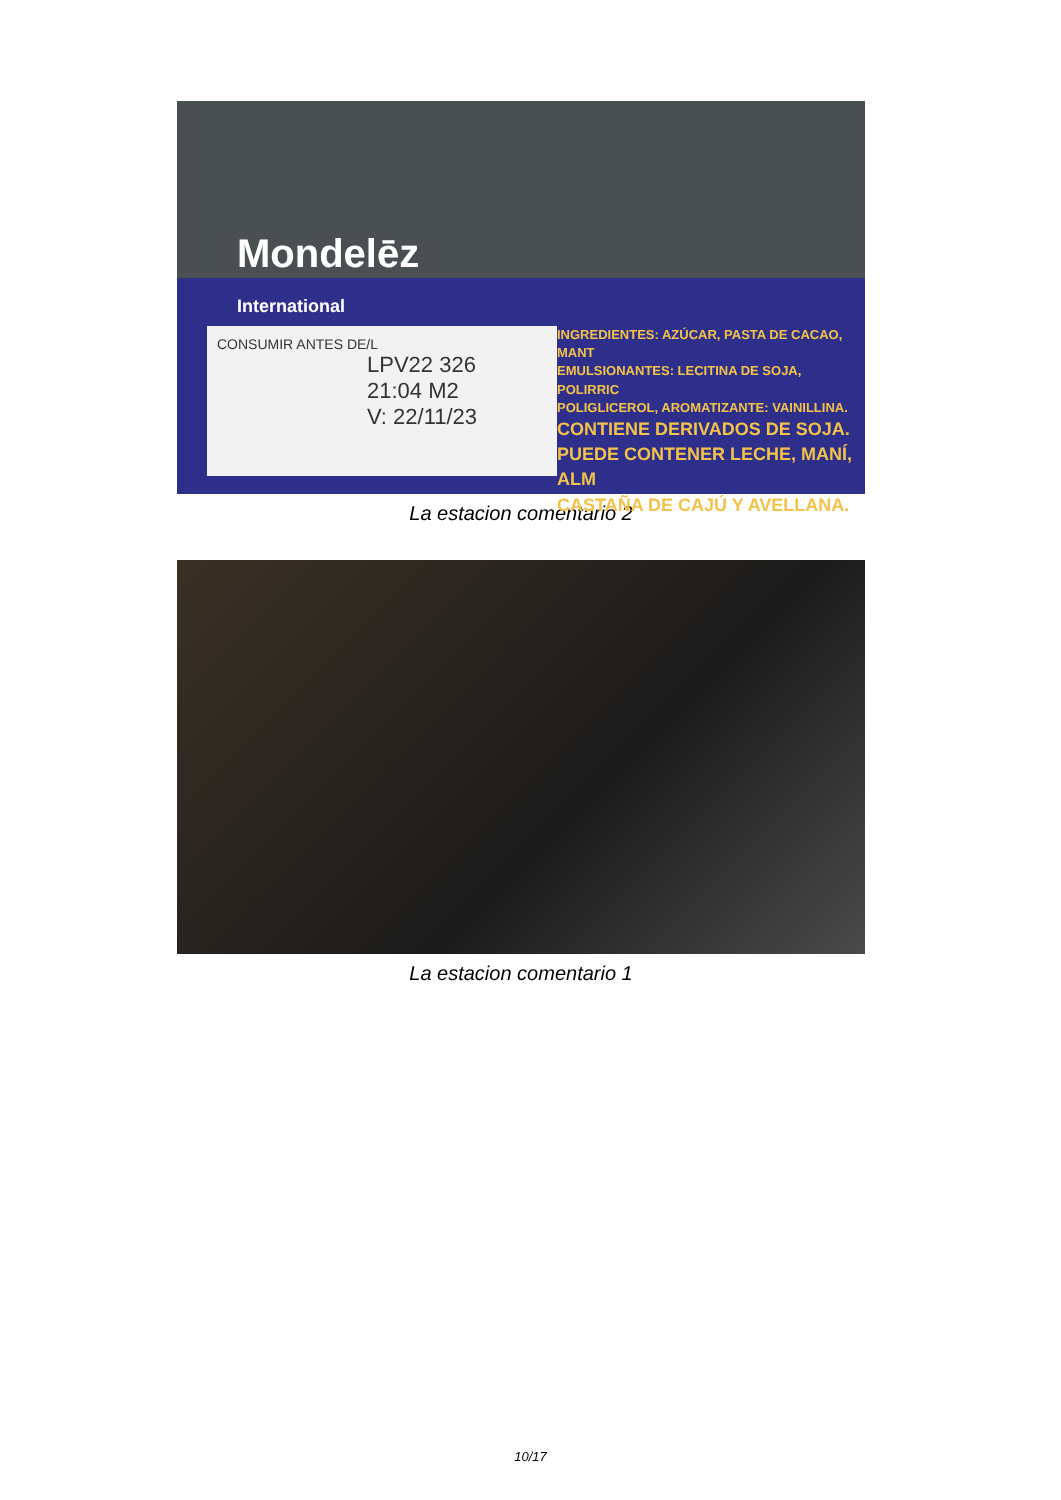Mondelēz
International
CONSUMIR ANTES DE/L
LPV22 326
21:04 M2
V: 22/11/23
INGREDIENTES: AZÚCAR, PASTA DE CACAO, MANT
EMULSIONANTES: LECITINA DE SOJA, POLIRRIC
POLIGLICEROL, AROMATIZANTE: VAINILLINA.
CONTIENE DERIVADOS DE SOJA.
PUEDE CONTENER LECHE, MANÍ, ALM
CASTAÑA DE CAJÚ Y AVELLANA.
La estacion comentario 2
La estacion comentario 1
10/17